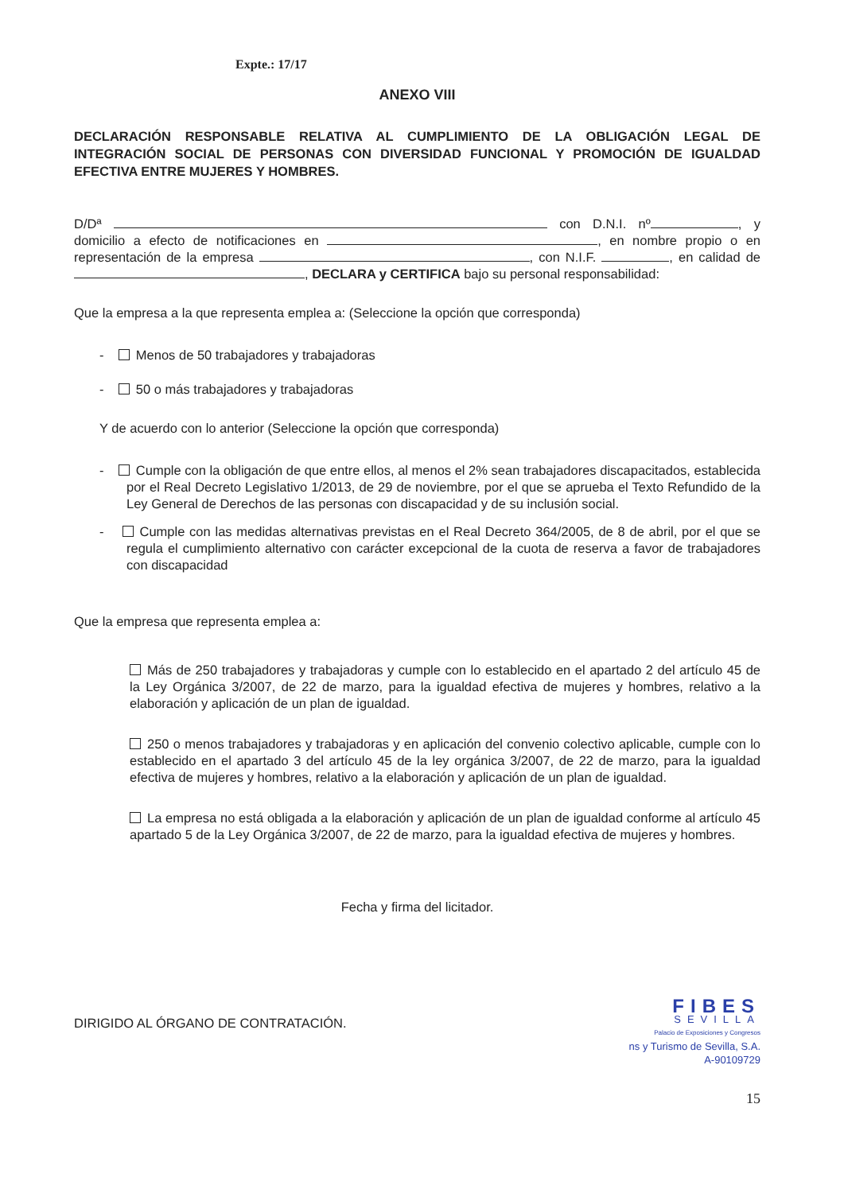Expte.: 17/17
ANEXO VIII
DECLARACIÓN RESPONSABLE RELATIVA AL CUMPLIMIENTO DE LA OBLIGACIÓN LEGAL DE INTEGRACIÓN SOCIAL DE PERSONAS CON DIVERSIDAD FUNCIONAL Y PROMOCIÓN DE IGUALDAD EFECTIVA ENTRE MUJERES Y HOMBRES.
D/Dª con D.N.I. nº , y domicilio a efecto de notificaciones en , en nombre propio o en representación de la empresa , con N.I.F. , en calidad de , DECLARA y CERTIFICA bajo su personal responsabilidad:
Que la empresa a la que representa emplea a: (Seleccione la opción que corresponda)
- Menos de 50 trabajadores y trabajadoras
- 50 o más trabajadores y trabajadoras
Y de acuerdo con lo anterior (Seleccione la opción que corresponda)
- Cumple con la obligación de que entre ellos, al menos el 2% sean trabajadores discapacitados, establecida por el Real Decreto Legislativo 1/2013, de 29 de noviembre, por el que se aprueba el Texto Refundido de la Ley General de Derechos de las personas con discapacidad y de su inclusión social.
- Cumple con las medidas alternativas previstas en el Real Decreto 364/2005, de 8 de abril, por el que se regula el cumplimiento alternativo con carácter excepcional de la cuota de reserva a favor de trabajadores con discapacidad
Que la empresa que representa emplea a:
Más de 250 trabajadores y trabajadoras y cumple con lo establecido en el apartado 2 del artículo 45 de la Ley Orgánica 3/2007, de 22 de marzo, para la igualdad efectiva de mujeres y hombres, relativo a la elaboración y aplicación de un plan de igualdad.
250 o menos trabajadores y trabajadoras y en aplicación del convenio colectivo aplicable, cumple con lo establecido en el apartado 3 del artículo 45 de la ley orgánica 3/2007, de 22 de marzo, para la igualdad efectiva de mujeres y hombres, relativo a la elaboración y aplicación de un plan de igualdad.
La empresa no está obligada a la elaboración y aplicación de un plan de igualdad conforme al artículo 45 apartado 5 de la Ley Orgánica 3/2007, de 22 de marzo, para la igualdad efectiva de mujeres y hombres.
Fecha y firma del licitador.
DIRIGIDO AL ÓRGANO DE CONTRATACIÓN.
FIBES
SEVILLA
Palacio de Exposiciones y Congresos
ns y Turismo de Sevilla, S.A.
A-90109729
15